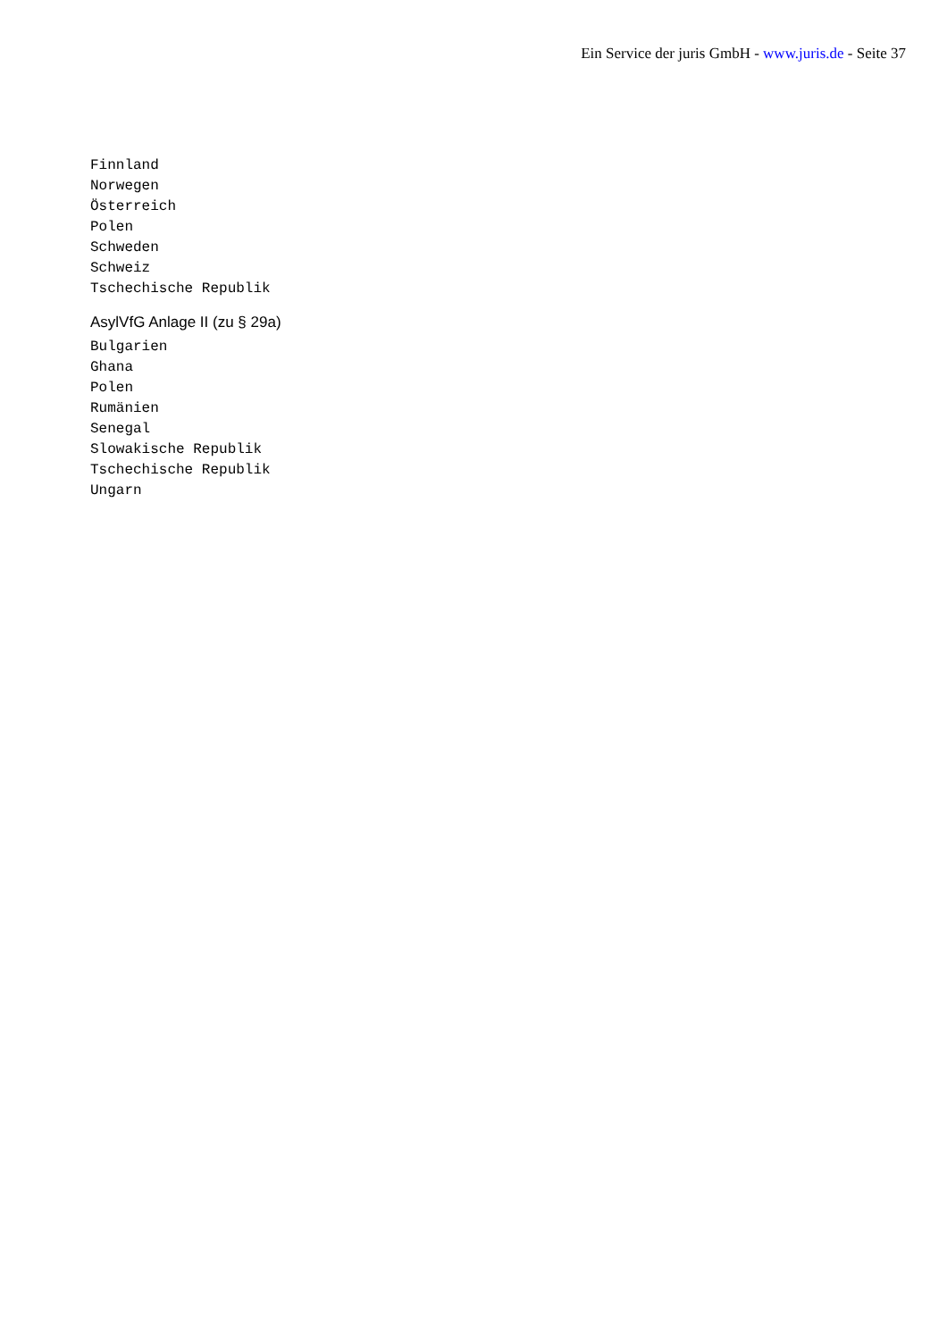Ein Service der juris GmbH - www.juris.de - Seite 37
Finnland Norwegen Österreich Polen Schweden Schweiz Tschechische Republik
AsylVfG Anlage II (zu § 29a)
Bulgarien Ghana Polen Rumänien Senegal Slowakische Republik Tschechische Republik Ungarn